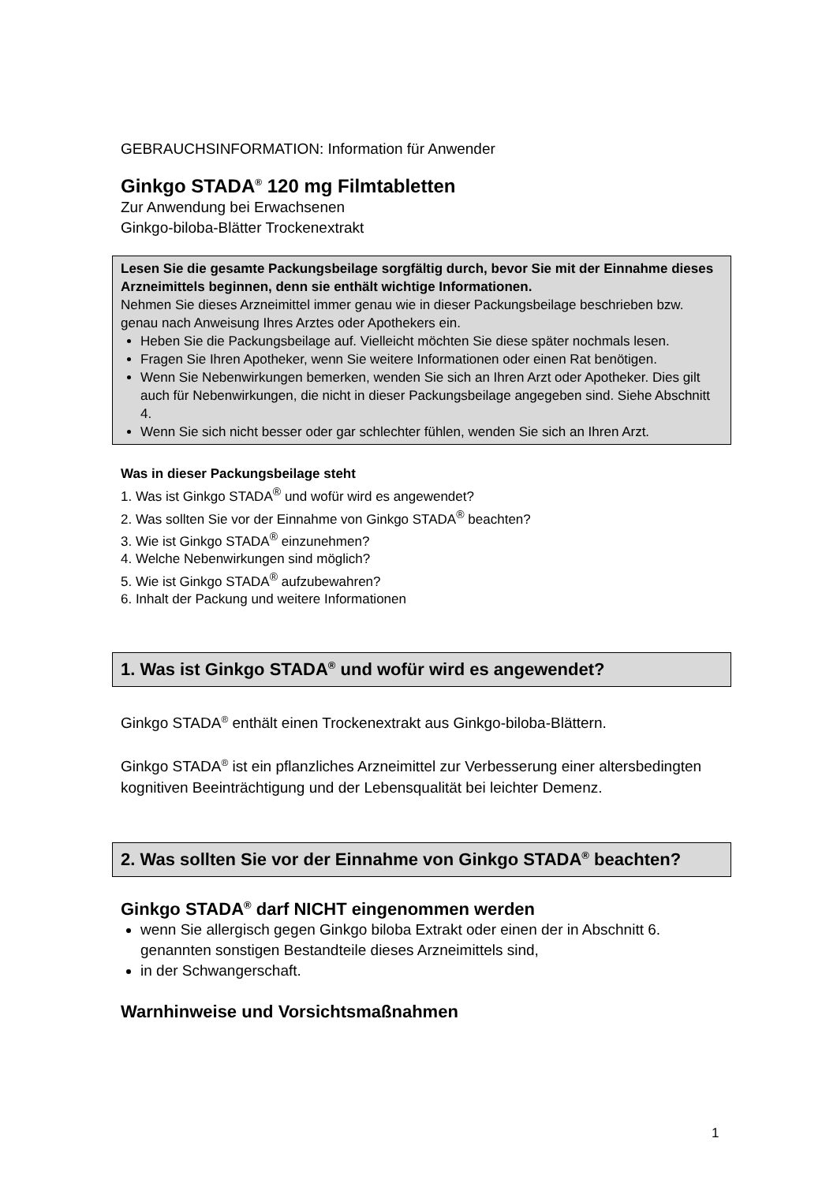GEBRAUCHSINFORMATION: Information für Anwender
Ginkgo STADA<sup>®</sup> 120 mg Filmtabletten
Zur Anwendung bei Erwachsenen
Ginkgo-biloba-Blätter Trockenextrakt
Lesen Sie die gesamte Packungsbeilage sorgfältig durch, bevor Sie mit der Einnahme dieses Arzneimittels beginnen, denn sie enthält wichtige Informationen.
Nehmen Sie dieses Arzneimittel immer genau wie in dieser Packungsbeilage beschrieben bzw. genau nach Anweisung Ihres Arztes oder Apothekers ein.
Heben Sie die Packungsbeilage auf. Vielleicht möchten Sie diese später nochmals lesen.
Fragen Sie Ihren Apotheker, wenn Sie weitere Informationen oder einen Rat benötigen.
Wenn Sie Nebenwirkungen bemerken, wenden Sie sich an Ihren Arzt oder Apotheker. Dies gilt auch für Nebenwirkungen, die nicht in dieser Packungsbeilage angegeben sind. Siehe Abschnitt 4.
Wenn Sie sich nicht besser oder gar schlechter fühlen, wenden Sie sich an Ihren Arzt.
Was in dieser Packungsbeilage steht
1. Was ist Ginkgo STADA<sup>®</sup> und wofür wird es angewendet?
2. Was sollten Sie vor der Einnahme von Ginkgo STADA<sup>®</sup> beachten?
3. Wie ist Ginkgo STADA<sup>®</sup> einzunehmen?
4. Welche Nebenwirkungen sind möglich?
5. Wie ist Ginkgo STADA<sup>®</sup> aufzubewahren?
6. Inhalt der Packung und weitere Informationen
1. Was ist Ginkgo STADA<sup>®</sup> und wofür wird es angewendet?
Ginkgo STADA<sup>®</sup> enthält einen Trockenextrakt aus Ginkgo-biloba-Blättern.
Ginkgo STADA<sup>®</sup> ist ein pflanzliches Arzneimittel zur Verbesserung einer altersbedingten kognitiven Beeinträchtigung und der Lebensqualität bei leichter Demenz.
2. Was sollten Sie vor der Einnahme von Ginkgo STADA<sup>®</sup> beachten?
Ginkgo STADA<sup>®</sup> darf NICHT eingenommen werden
wenn Sie allergisch gegen Ginkgo biloba Extrakt oder einen der in Abschnitt 6. genannten sonstigen Bestandteile dieses Arzneimittels sind,
in der Schwangerschaft.
Warnhinweise und Vorsichtsmaßnahmen
1